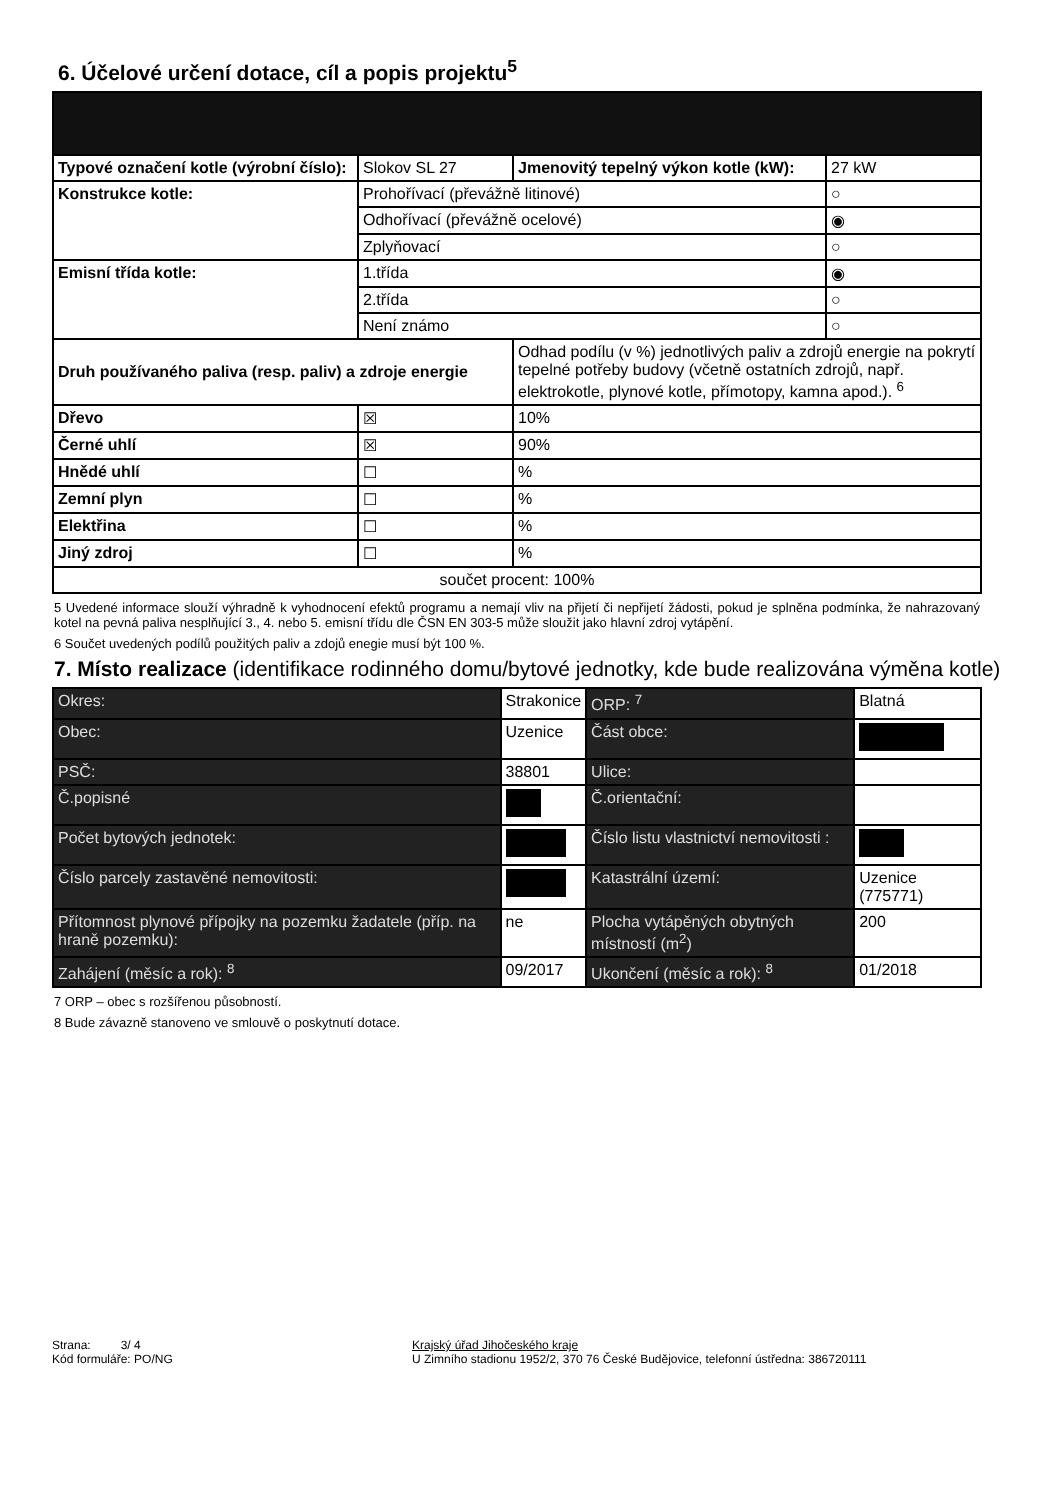6. Účelové určení dotace, cíl a popis projektu<sup>5</sup>
| Typové označení kotle (výrobní číslo): | Slokov SL 27 | Jmenovitý tepelný výkon kotle (kW): | 27 kW |
| Konstrukce kotle: | Prohořívací (převážně litinové) | | ○ |
| | Odhořívací (převážně ocelové) | | ◉ |
| | Zplyňovací | | ○ |
| Emisní třída kotle: | 1.třída | | ◉ |
| | 2.třída | | ○ |
| | Není známo | | ○ |
| Druh používaného paliva (resp. paliv) a zdroje energie | | Odhad podílu (v %) jednotlivých paliv a zdrojů energie na pokrytí tepelné potřeby budovy (včetně ostatních zdrojů, např. elektrokotle, plynové kotle, přímotopy, kamna apod.). <sup>6</sup> | |
| Dřevo | ☒ | 10% | |
| Černé uhlí | ☒ | 90% | |
| Hnědé uhlí | ☐ | % | |
| Zemní plyn | ☐ | % | |
| Elektřina | ☐ | % | |
| Jiný zdroj | ☐ | % | |
| součet procent: 100% | | | |
5 Uvedené informace slouží výhradně k vyhodnocení efektů programu a nemají vliv na přijetí či nepřijetí žádosti, pokud je splněna podmínka, že nahrazovaný kotel na pevná paliva nesplňující 3., 4. nebo 5. emisní třídu dle ČSN EN 303-5 může sloužit jako hlavní zdroj vytápění.
6 Součet uvedených podílů použitých paliv a zdojů enegie musí být 100 %.
7. Místo realizace (identifikace rodinného domu/bytové jednotky, kde bude realizována výměna kotle)
| Okres: | Strakonice | | ORP: <sup>7</sup> | Blatná | |
| Obec: | Uzenice | | Část obce: | | |
| PSČ: | 38801 | | Ulice: | | |
| Č.popisné | | | Č.orientační: | | |
| Počet bytových jednotek: | | | Číslo listu vlastnictví nemovitosti : | | |
| Číslo parcely zastavěné nemovitosti: | | | Katastrální území: | Uzenice (775771) | |
| Přítomnost plynové přípojky na pozemku žadatele (příp. na hraně pozemku): | | ne | Plocha vytápěných obytných místností (m<sup>2</sup>) | | 200 |
| Zahájení (měsíc a rok): <sup>8</sup> | | 09/2017 | Ukončení (měsíc a rok): <sup>8</sup> | | 01/2018 |
7 ORP – obec s rozšířenou působností.
8 Bude závazně stanoveno ve smlouvě o poskytnutí dotace.
Strana: 3/ 4
Kód formuláře: PO/NG
Krajský úřad Jihočeského kraje
U Zimního stadionu 1952/2, 370 76 České Budějovice, telefonní ústředna: 386720111